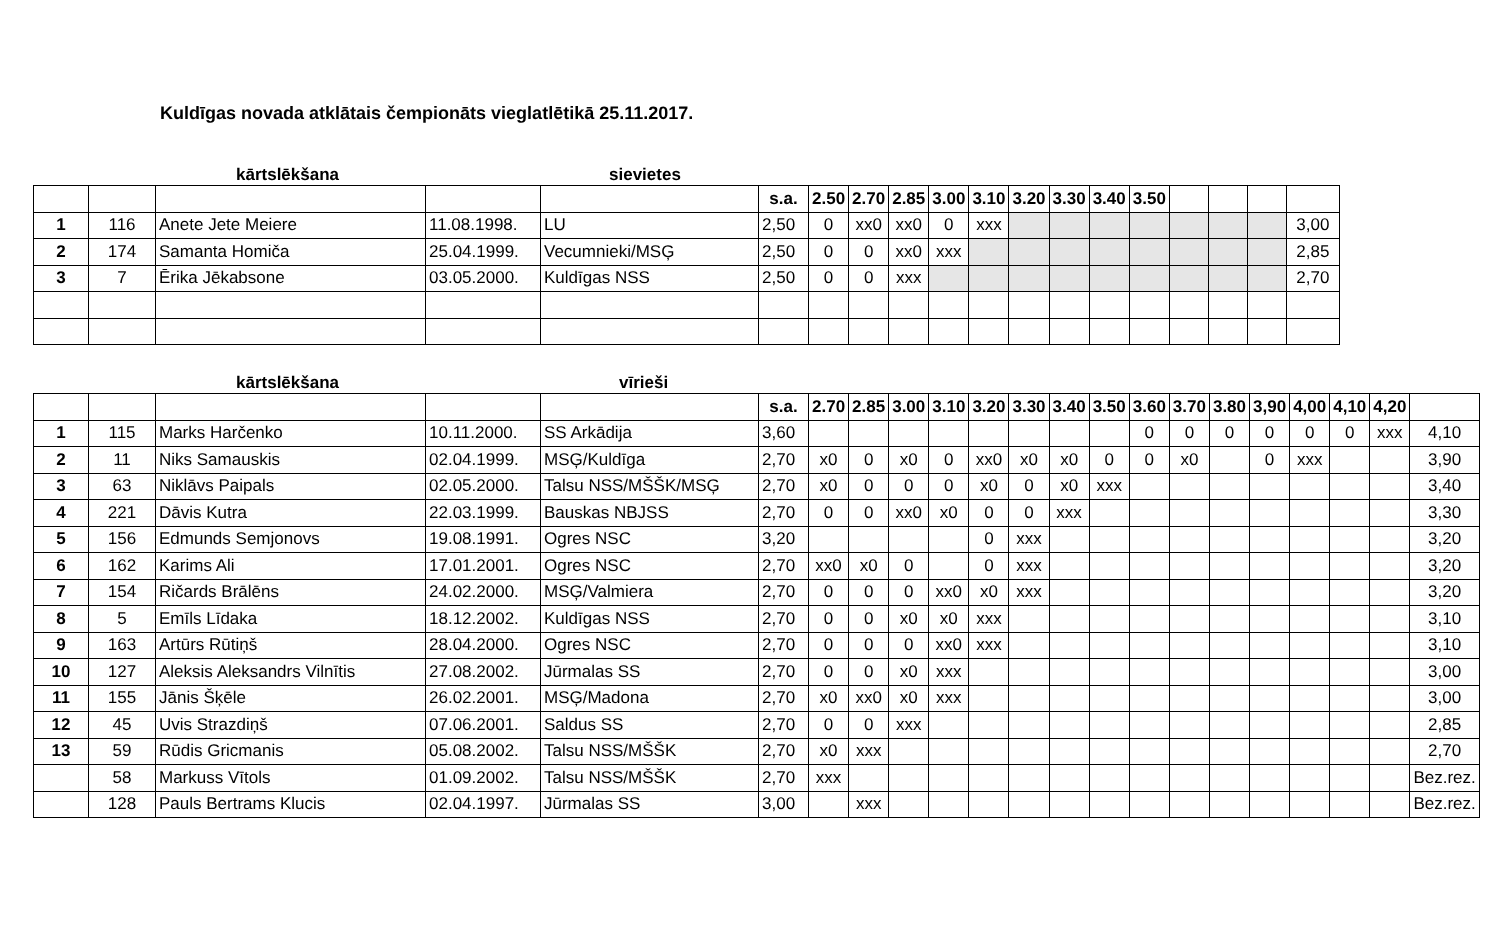Kuldīgas novada atklātais čempionāts vieglatlētikā 25.11.2017.
kārtslēkšana sievietes
| | | | | | s.a. | 2.50 | 2.70 | 2.85 | 3.00 | 3.10 | 3.20 | 3.30 | 3.40 | 3.50 | | | | |
| --- | --- | --- | --- | --- | --- | --- | --- | --- | --- | --- | --- | --- | --- | --- | --- | --- | --- | --- |
| 1 | 116 | Anete Jete Meiere | 11.08.1998. | LU | 2,50 | 0 | xx0 | xx0 | 0 | xxx | | | | | | | | 3,00 |
| 2 | 174 | Samanta Homiča | 25.04.1999. | Vecumnieki/MSĢ | 2,50 | 0 | 0 | xx0 | xxx | | | | | | | | | 2,85 |
| 3 | 7 | Ērika Jēkabsone | 03.05.2000. | Kuldīgas NSS | 2,50 | 0 | 0 | xxx | | | | | | | | | | 2,70 |
kārtslēkšana vīrieši
| | | | | | s.a. | 2.70 | 2.85 | 3.00 | 3.10 | 3.20 | 3.30 | 3.40 | 3.50 | 3.60 | 3.70 | 3.80 | 3,90 | 4,00 | 4,10 | 4,20 | |
| --- | --- | --- | --- | --- | --- | --- | --- | --- | --- | --- | --- | --- | --- | --- | --- | --- | --- | --- | --- | --- | --- |
| 1 | 115 | Marks Harčenko | 10.11.2000. | SS Arkādija | 3,60 | | | | | | | | | 0 | 0 | 0 | 0 | 0 | 0 | xxx | 4,10 |
| 2 | 11 | Niks Samauskis | 02.04.1999. | MSĢ/Kuldīga | 2,70 | x0 | 0 | x0 | 0 | xx0 | x0 | x0 | 0 | 0 | x0 | | 0 | xxx | | | 3,90 |
| 3 | 63 | Niklāvs Paipals | 02.05.2000. | Talsu NSS/MŠŠK/MSĢ | 2,70 | x0 | 0 | 0 | 0 | x0 | 0 | x0 | xxx | | | | | | | | 3,40 |
| 4 | 221 | Dāvis Kutra | 22.03.1999. | Bauskas NBJSS | 2,70 | 0 | 0 | xx0 | x0 | 0 | 0 | xxx | | | | | | | | | 3,30 |
| 5 | 156 | Edmunds Semjonovs | 19.08.1991. | Ogres NSC | 3,20 | | | | | 0 | xxx | | | | | | | | | | 3,20 |
| 6 | 162 | Karims Ali | 17.01.2001. | Ogres NSC | 2,70 | xx0 | x0 | 0 | | 0 | xxx | | | | | | | | | | 3,20 |
| 7 | 154 | Ričards Brālēns | 24.02.2000. | MSĢ/Valmiera | 2,70 | 0 | 0 | 0 | xx0 | x0 | xxx | | | | | | | | | | 3,20 |
| 8 | 5 | Emīls Līdaka | 18.12.2002. | Kuldīgas NSS | 2,70 | 0 | 0 | x0 | x0 | xxx | | | | | | | | | | | 3,10 |
| 9 | 163 | Artūrs Rūtiņš | 28.04.2000. | Ogres NSC | 2,70 | 0 | 0 | 0 | xx0 | xxx | | | | | | | | | | | 3,10 |
| 10 | 127 | Aleksis Aleksandrs Vilnītis | 27.08.2002. | Jūrmalas SS | 2,70 | 0 | 0 | x0 | xxx | | | | | | | | | | | | 3,00 |
| 11 | 155 | Jānis Šķēle | 26.02.2001. | MSĢ/Madona | 2,70 | x0 | xx0 | x0 | xxx | | | | | | | | | | | | 3,00 |
| 12 | 45 | Uvis Strazdiņš | 07.06.2001. | Saldus SS | 2,70 | 0 | 0 | xxx | | | | | | | | | | | | | 2,85 |
| 13 | 59 | Rūdis Gricmanis | 05.08.2002. | Talsu NSS/MŠŠK | 2,70 | x0 | xxx | | | | | | | | | | | | | | 2,70 |
| | 58 | Markuss Vītols | 01.09.2002. | Talsu NSS/MŠŠK | 2,70 | xxx | | | | | | | | | | | | | | | Bez.rez. |
| | 128 | Pauls Bertrams Klucis | 02.04.1997. | Jūrmalas SS | 3,00 | | xxx | | | | | | | | | | | | | | Bez.rez. |